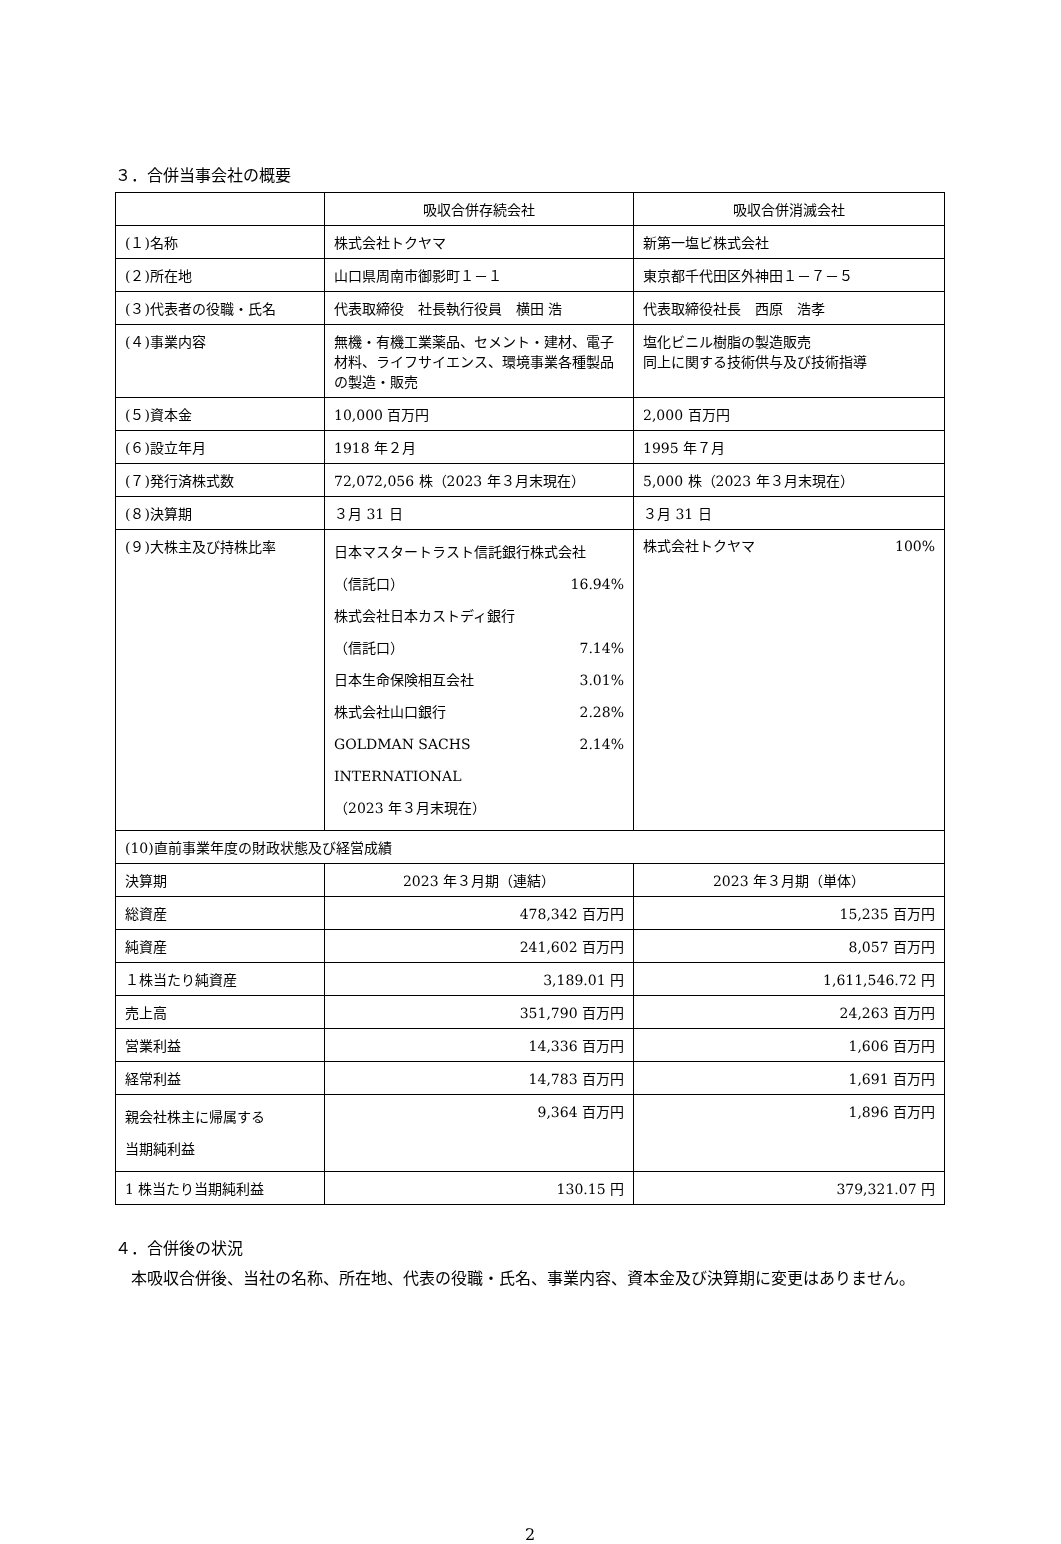３．合併当事会社の概要
| | 吸収合併存続会社 | 吸収合併消滅会社 |
| (１)名称 | 株式会社トクヤマ | 新第一塩ビ株式会社 |
| (２)所在地 | 山口県周南市御影町１－１ | 東京都千代田区外神田１－７－５ |
| (３)代表者の役職・氏名 | 代表取締役 社長執行役員 横田 浩 | 代表取締役社長 西原 浩孝 |
| (４)事業内容 | 無機・有機工業薬品、セメント・建材、電子材料、ライフサイエンス、環境事業各種製品の製造・販売 | 塩化ビニル樹脂の製造販売 同上に関する技術供与及び技術指導 |
| (５)資本金 | 10,000 百万円 | 2,000 百万円 |
| (６)設立年月 | 1918 年２月 | 1995 年７月 |
| (７)発行済株式数 | 72,072,056 株（2023 年３月末現在） | 5,000 株（2023 年３月末現在） |
| (８)決算期 | ３月 31 日 | ３月 31 日 |
| (９)大株主及び持株比率 | 日本マスタートラスト信託銀行株式会社 （信託口） 16.94% 株式会社日本カストディ銀行 （信託口） 7.14% 日本生命保険相互会社 3.01% 株式会社山口銀行 2.28% GOLDMAN SACHS INTERNATIONAL 2.14% （2023 年３月末現在） | 株式会社トクヤマ 100% |
| (10)直前事業年度の財政状態及び経営成績 | | |
| 決算期 | 2023 年３月期（連結） | 2023 年３月期（単体） |
| 総資産 | 478,342 百万円 | 15,235 百万円 |
| 純資産 | 241,602 百万円 | 8,057 百万円 |
| １株当たり純資産 | 3,189.01 円 | 1,611,546.72 円 |
| 売上高 | 351,790 百万円 | 24,263 百万円 |
| 営業利益 | 14,336 百万円 | 1,606 百万円 |
| 経常利益 | 14,783 百万円 | 1,691 百万円 |
| 親会社株主に帰属する 当期純利益 | 9,364 百万円 | 1,896 百万円 |
| 1 株当たり当期純利益 | 130.15 円 | 379,321.07 円 |
４．合併後の状況
　本吸収合併後、当社の名称、所在地、代表の役職・氏名、事業内容、資本金及び決算期に変更はありません。
2